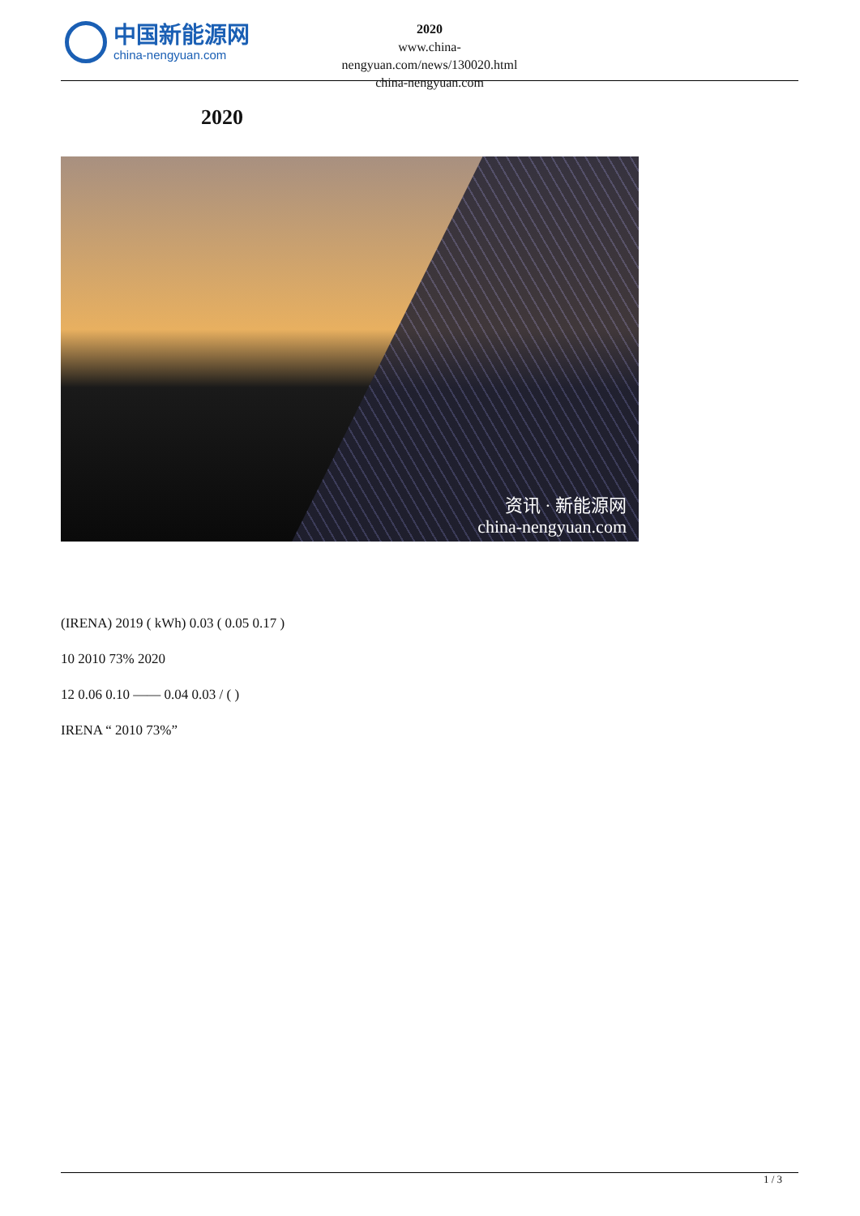中国新能源网
china-nengyuan.com
2020
www.china-nengyuan.com/news/130020.html
china-nengyuan.com
2020
资讯 · 新能源网
china-nengyuan.com
(IRENA) 2019 ( kWh) 0.03 ( 0.05 0.17 )
10 2010 73% 2020
12 0.06 0.10 —— 0.04 0.03 / ( )
IRENA “ 2010 73%”
1 / 3